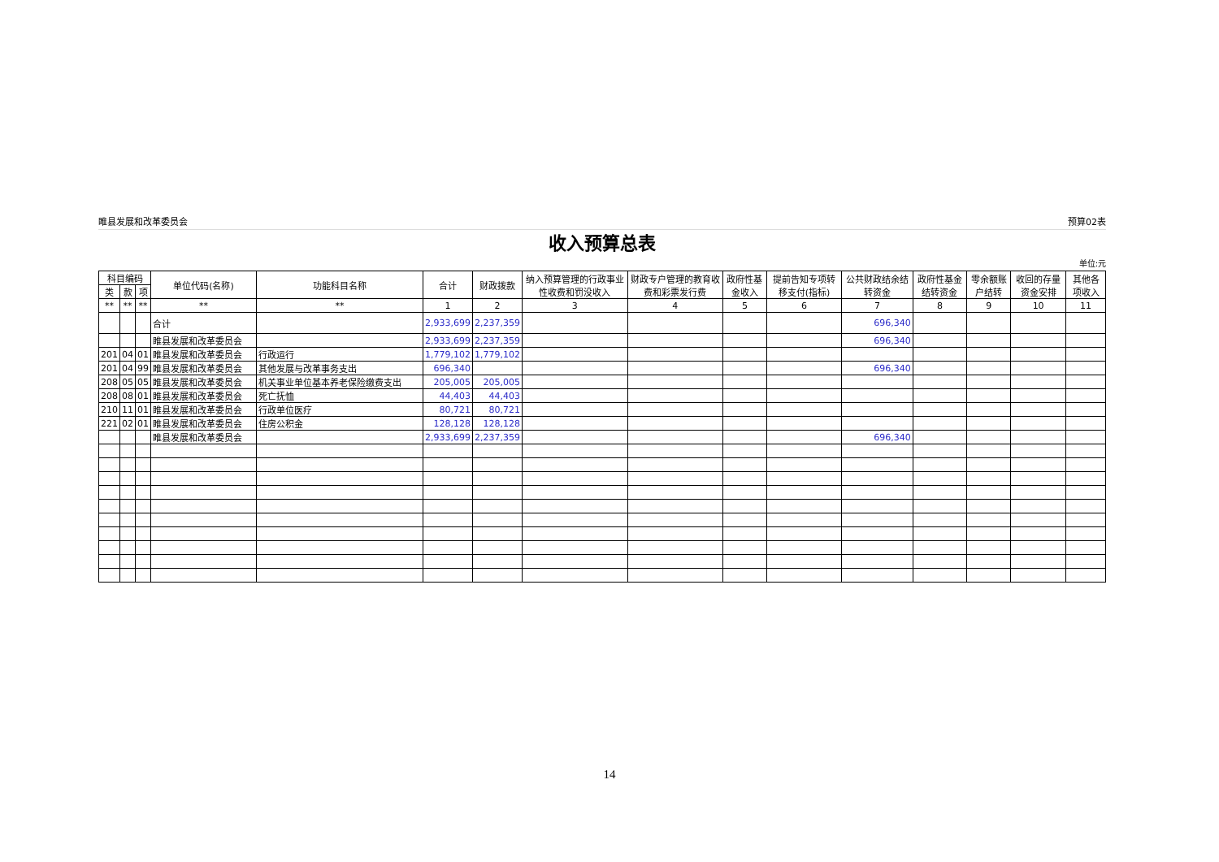睢县发展和改革委员会 预算02表
收入预算总表
单位:元
| 科目编码 | | | 单位代码(名称) | 功能科目名称 | 合计 | 财政拨款 | 纳入预算管理的行政事业性收费和罚没收入 | 财政专户管理的教育收费和彩票发行费 | 政府性基金收入 | 提前告知专项转移支付(指标) | 公共财政结余结转资金 | 政府性基金结转资金 | 零余额账户结转 | 收回的存量资金安排 | 其他各项收入 |
| --- | --- | --- | --- | --- | --- | --- | --- | --- | --- | --- | --- | --- | --- | --- | --- |
| 类 | 款 | 项 | | | | | | | | | | | | | |
| ** | ** | ** | ** | ** | 1 | 2 | 3 | 4 | 5 | 6 | 7 | 8 | 9 | 10 | 11 |
| | | | 合计 | | 2,933,699 | 2,237,359 | | | | | 696,340 | | | | |
| | | | 睢县发展和改革委员会 | | 2,933,699 | 2,237,359 | | | | | 696,340 | | | | |
| 201 | 04 | 01 | 睢县发展和改革委员会 | 行政运行 | 1,779,102 | 1,779,102 | | | | | | | | | |
| 201 | 04 | 99 | 睢县发展和改革委员会 | 其他发展与改革事务支出 | 696,340 | | | | | | 696,340 | | | | |
| 208 | 05 | 05 | 睢县发展和改革委员会 | 机关事业单位基本养老保险缴费支出 | 205,005 | 205,005 | | | | | | | | | |
| 208 | 08 | 01 | 睢县发展和改革委员会 | 死亡抚恤 | 44,403 | 44,403 | | | | | | | | | |
| 210 | 11 | 01 | 睢县发展和改革委员会 | 行政单位医疗 | 80,721 | 80,721 | | | | | | | | | |
| 221 | 02 | 01 | 睢县发展和改革委员会 | 住房公积金 | 128,128 | 128,128 | | | | | | | | | |
| | | | 睢县发展和改革委员会 | | 2,933,699 | 2,237,359 | | | | | 696,340 | | | | |
14